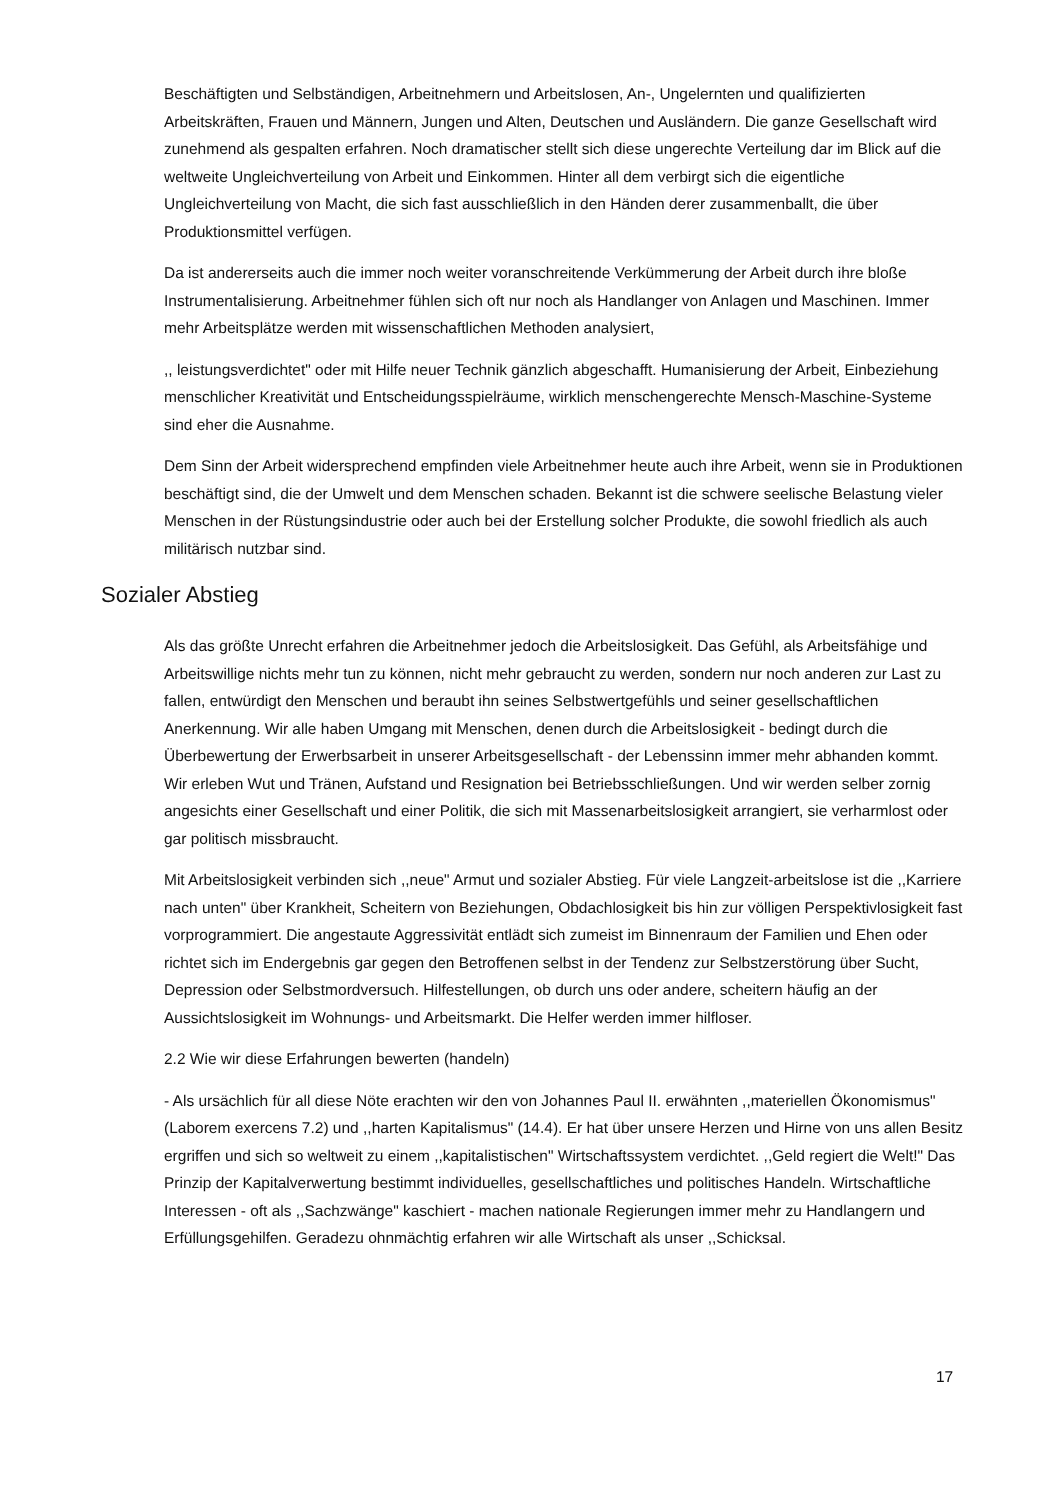Beschäftigten und Selbständigen, Arbeitnehmern und Arbeitslosen, An-, Ungelernten und qualifizierten Arbeitskräften, Frauen und Männern, Jungen und Alten, Deutschen und Ausländern. Die ganze Gesellschaft wird zunehmend als gespalten erfahren. Noch dramatischer stellt sich diese ungerechte Verteilung dar im Blick auf die weltweite Ungleichverteilung von Arbeit und Einkommen. Hinter all dem verbirgt sich die eigentliche Ungleichverteilung von Macht, die sich fast ausschließlich in den Händen derer zusammenballt, die über Produktionsmittel verfügen.
Da ist andererseits auch die immer noch weiter voranschreitende Verkümmerung der Arbeit durch ihre bloße Instrumentalisierung. Arbeitnehmer fühlen sich oft nur noch als Handlanger von Anlagen und Maschinen. Immer mehr Arbeitsplätze werden mit wissenschaftlichen Methoden analysiert,
,, leistungsverdichtet" oder mit Hilfe neuer Technik gänzlich abgeschafft. Humanisierung der Arbeit, Einbeziehung menschlicher Kreativität und Entscheidungsspielräume, wirklich menschengerechte Mensch-Maschine-Systeme sind eher die Ausnahme.
Dem Sinn der Arbeit widersprechend empfinden viele Arbeitnehmer heute auch ihre Arbeit, wenn sie in Produktionen beschäftigt sind, die der Umwelt und dem Menschen schaden. Bekannt ist die schwere seelische Belastung vieler Menschen in der Rüstungsindustrie oder auch bei der Erstellung solcher Produkte, die sowohl friedlich als auch militärisch nutzbar sind.
Sozialer Abstieg
Als das größte Unrecht erfahren die Arbeitnehmer jedoch die Arbeitslosigkeit. Das Gefühl, als Arbeitsfähige und Arbeitswillige nichts mehr tun zu können, nicht mehr gebraucht zu werden, sondern nur noch anderen zur Last zu fallen, entwürdigt den Menschen und beraubt ihn seines Selbstwertgefühls und seiner gesellschaftlichen Anerkennung. Wir alle haben Umgang mit Menschen, denen durch die Arbeitslosigkeit - bedingt durch die Überbewertung der Erwerbsarbeit in unserer Arbeitsgesellschaft - der Lebenssinn immer mehr abhanden kommt. Wir erleben Wut und Tränen, Aufstand und Resignation bei Betriebsschließungen. Und wir werden selber zornig angesichts einer Gesellschaft und einer Politik, die sich mit Massenarbeitslosigkeit arrangiert, sie verharmlost oder gar politisch missbraucht.
Mit Arbeitslosigkeit verbinden sich ,,neue" Armut und sozialer Abstieg. Für viele Langzeit-arbeitslose ist die ,,Karriere nach unten" über Krankheit, Scheitern von Beziehungen, Obdachlosigkeit bis hin zur völligen Perspektivlosigkeit fast vorprogrammiert. Die angestaute Aggressivität entlädt sich zumeist im Binnenraum der Familien und Ehen oder richtet sich im Endergebnis gar gegen den Betroffenen selbst in der Tendenz zur Selbstzerstörung über Sucht, Depression oder Selbstmordversuch. Hilfestellungen, ob durch uns oder andere, scheitern häufig an der Aussichtslosigkeit im Wohnungs- und Arbeitsmarkt. Die Helfer werden immer hilfloser.
2.2 Wie wir diese Erfahrungen bewerten (handeln)
- Als ursächlich für all diese Nöte erachten wir den von Johannes Paul II. erwähnten ,,materiellen Ökonomismus" (Laborem exercens 7.2) und ,,harten Kapitalismus" (14.4). Er hat über unsere Herzen und Hirne von uns allen Besitz ergriffen und sich so weltweit zu einem ,,kapitalistischen" Wirtschaftssystem verdichtet. ,,Geld regiert die Welt!" Das Prinzip der Kapitalverwertung bestimmt individuelles, gesellschaftliches und politisches Handeln. Wirtschaftliche Interessen - oft als ,,Sachzwänge" kaschiert - machen nationale Regierungen immer mehr zu Handlangern und Erfüllungsgehilfen. Geradezu ohnmächtig erfahren wir alle Wirtschaft als unser ,,Schicksal.
17